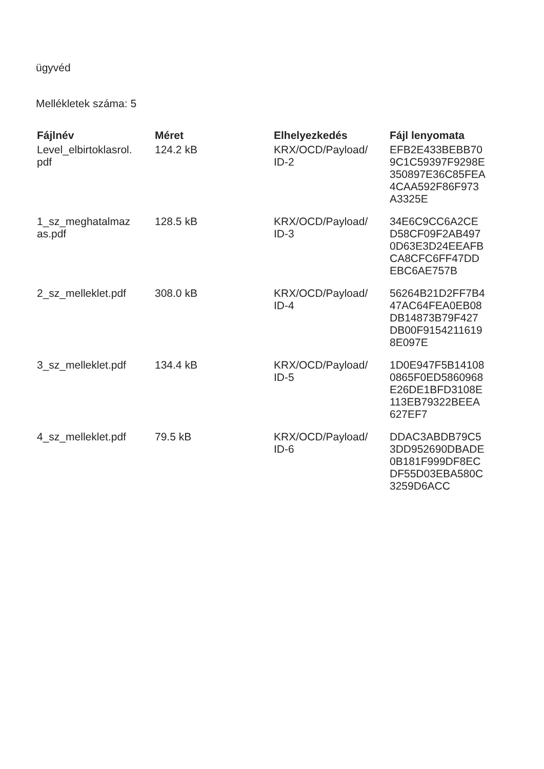ügyvéd
Mellékletek száma: 5
| Fájlnév | Méret | Elhelyezkedés | Fájl lenyomata |
| --- | --- | --- | --- |
| Level_elbirtoklasrol. pdf | 124.2 kB | KRX/OCD/Payload/ ID-2 | EFB2E433BEBB70 9C1C59397F9298E 350897E36C85FEA 4CAA592F86F973 A3325E |
| 1_sz_meghatalmaz as.pdf | 128.5 kB | KRX/OCD/Payload/ ID-3 | 34E6C9CC6A2CE D58CF09F2AB497 0D63E3D24EEAFB CA8CFC6FF47DD EBC6AE757B |
| 2_sz_melleklet.pdf | 308.0 kB | KRX/OCD/Payload/ ID-4 | 56264B21D2FF7B4 47AC64FEA0EB08 DB14873B79F427 DB00F9154211619 8E097E |
| 3_sz_melleklet.pdf | 134.4 kB | KRX/OCD/Payload/ ID-5 | 1D0E947F5B14108 0865F0ED5860968 E26DE1BFD3108E 113EB79322BEEA 627EF7 |
| 4_sz_melleklet.pdf | 79.5 kB | KRX/OCD/Payload/ ID-6 | DDAC3ABDB79C5 3DD952690DBADE 0B181F999DF8EC DF55D03EBA580C 3259D6ACC |